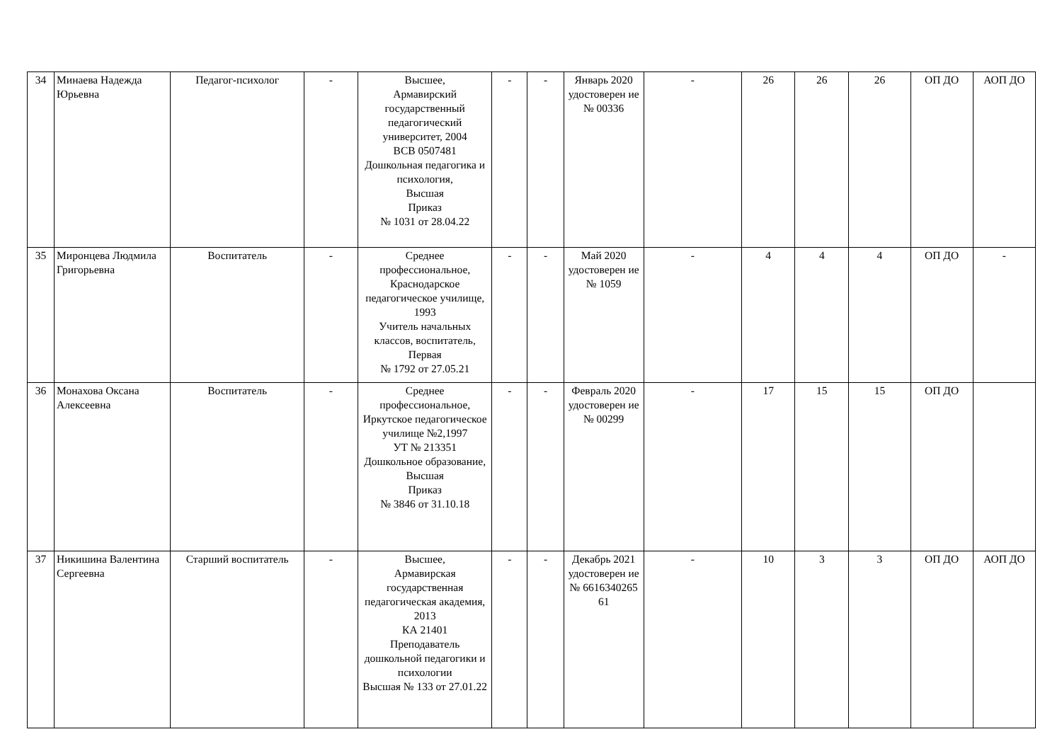| 34 | Минаева Надежда Юрьевна | Педагог-психолог | - | Высшее, Армавирский государственный педагогический университет, 2004 ВСВ 0507481 Дошкольная педагогика и психология, Высшая Приказ № 1031 от 28.04.22 | - | - | Январь 2020 удостоверен ие № 00336 | - | 26 | 26 | 26 | ОП ДО | АОП ДО |
| 35 | Миронцева Людмила Григорьевна | Воспитатель | - | Среднее профессиональное, Краснодарское педагогическое училище, 1993 Учитель начальных классов, воспитатель, Первая № 1792 от 27.05.21 | - | - | Май 2020 удостоверен ие № 1059 | - | 4 | 4 | 4 | ОП ДО | - |
| 36 | Монахова Оксана Алексеевна | Воспитатель | - | Среднее профессиональное, Иркутское педагогическое училище №2,1997 УТ № 213351 Дошкольное образование, Высшая Приказ № 3846 от 31.10.18 | - | - | Февраль 2020 удостоверен ие № 00299 | - | 17 | 15 | 15 | ОП ДО | |
| 37 | Никишина Валентина Сергеевна | Старший воспитатель | - | Высшее, Армавирская государственная педагогическая академия, 2013 КА 21401 Преподаватель дошкольной педагогики и психологии Высшая № 133 от 27.01.22 | - | - | Декабрь 2021 удостоверен ие № 6616340265 61 | - | 10 | 3 | 3 | ОП ДО | АОП ДО |